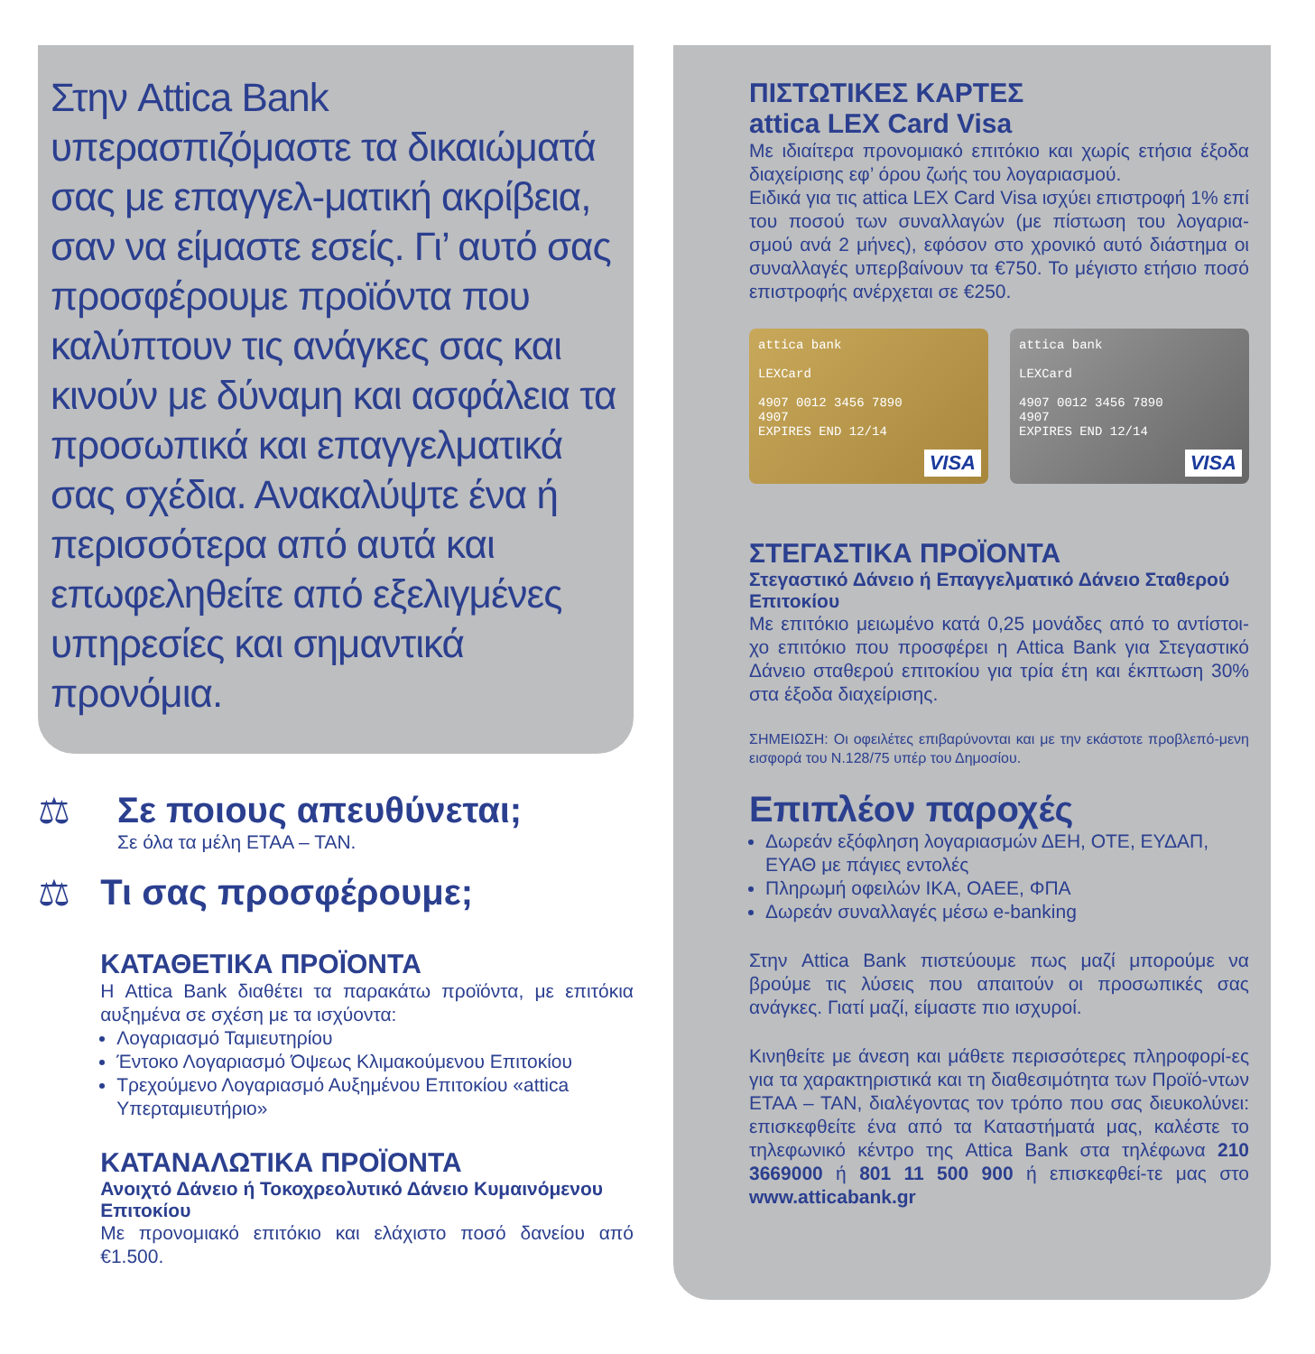Στην Attica Bank υπερασπιζόμαστε τα δικαιώματά σας με επαγγελ-ματική ακρίβεια, σαν να είμαστε εσείς. Γι’ αυτό σας προσφέρουμε προϊόντα που καλύπτουν τις ανάγκες σας και κινούν με δύναμη και ασφάλεια τα προσωπικά και επαγγελματικά σας σχέδια. Ανακαλύψτε ένα ή περισσότερα από αυτά και επωφεληθείτε από εξελιγμένες υπηρεσίες και σημαντικά προνόμια.
⚖ Σε ποιους απευθύνεται;
Σε όλα τα μέλη ΕΤΑΑ – ΤΑΝ.
⚖ Τι σας προσφέρουμε;
ΚΑΤΑΘΕΤΙΚΑ ΠΡΟΪΟΝΤΑ
Η Attica Bank διαθέτει τα παρακάτω προϊόντα, με επιτόκια αυξημένα σε σχέση με τα ισχύοντα:
Λογαριασμό Ταμιευτηρίου
Έντοκο Λογαριασμό Όψεως Κλιμακούμενου Επιτοκίου
Τρεχούμενο Λογαριασμό Αυξημένου Επιτοκίου «attica Υπερταμιευτήριο»
ΚΑΤΑΝΑΛΩΤΙΚΑ ΠΡΟΪΟΝΤΑ
Ανοιχτό Δάνειο ή Τοκοχρεολυτικό Δάνειο Κυμαινόμενου Επιτοκίου
Με προνομιακό επιτόκιο και ελάχιστο ποσό δανείου από €1.500.
ΠΙΣΤΩΤΙΚΕΣ ΚΑΡΤΕΣ
attica LEX Card Visa
Με ιδιαίτερα προνομιακό επιτόκιο και χωρίς ετήσια έξοδα διαχείρισης εφ’ όρου ζωής του λογαριασμού.
Ειδικά για τις attica LEX Card Visa ισχύει επιστροφή 1% επί του ποσού των συναλλαγών (με πίστωση του λογαρια-σμού ανά 2 μήνες), εφόσον στο χρονικό αυτό διάστημα οι συναλλαγές υπερβαίνουν τα €750. Το μέγιστο ετήσιο ποσό επιστροφής ανέρχεται σε €250.
attica bank
LEXCard
4907 0012 3456 7890
4907
EXPIRES END 12/14
VISA
attica bank
LEXCard
4907 0012 3456 7890
4907
EXPIRES END 12/14
VISA
ΣΤΕΓΑΣΤΙΚΑ ΠΡΟΪΟΝΤΑ
Στεγαστικό Δάνειο ή Επαγγελματικό Δάνειο Σταθερού Επιτοκίου
Με επιτόκιο μειωμένο κατά 0,25 μονάδες από το αντίστοι-χο επιτόκιο που προσφέρει η Attica Bank για Στεγαστικό Δάνειο σταθερού επιτοκίου για τρία έτη και έκπτωση 30% στα έξοδα διαχείρισης.
ΣΗΜΕΙΩΣΗ: Οι οφειλέτες επιβαρύνονται και με την εκάστοτε προβλεπό-μενη εισφορά του Ν.128/75 υπέρ του Δημοσίου.
Επιπλέον παροχές
Δωρεάν εξόφληση λογαριασμών ΔΕΗ, ΟΤΕ, ΕΥΔΑΠ, ΕΥΑΘ με πάγιες εντολές
Πληρωμή οφειλών ΙΚΑ, ΟΑΕΕ, ΦΠΑ
Δωρεάν συναλλαγές μέσω e-banking
Στην Attica Bank πιστεύουμε πως μαζί μπορούμε να βρούμε τις λύσεις που απαιτούν οι προσωπικές σας ανάγκες. Γιατί μαζί, είμαστε πιο ισχυροί.
Κινηθείτε με άνεση και μάθετε περισσότερες πληροφορί-ες για τα χαρακτηριστικά και τη διαθεσιμότητα των Προϊό-ντων ΕΤΑΑ – ΤΑΝ, διαλέγοντας τον τρόπο που σας διευκολύνει: επισκεφθείτε ένα από τα Καταστήματά μας, καλέστε το τηλεφωνικό κέντρο της Attica Bank στα τηλέφωνα 210 3669000 ή 801 11 500 900 ή επισκεφθεί-τε μας στο www.atticabank.gr